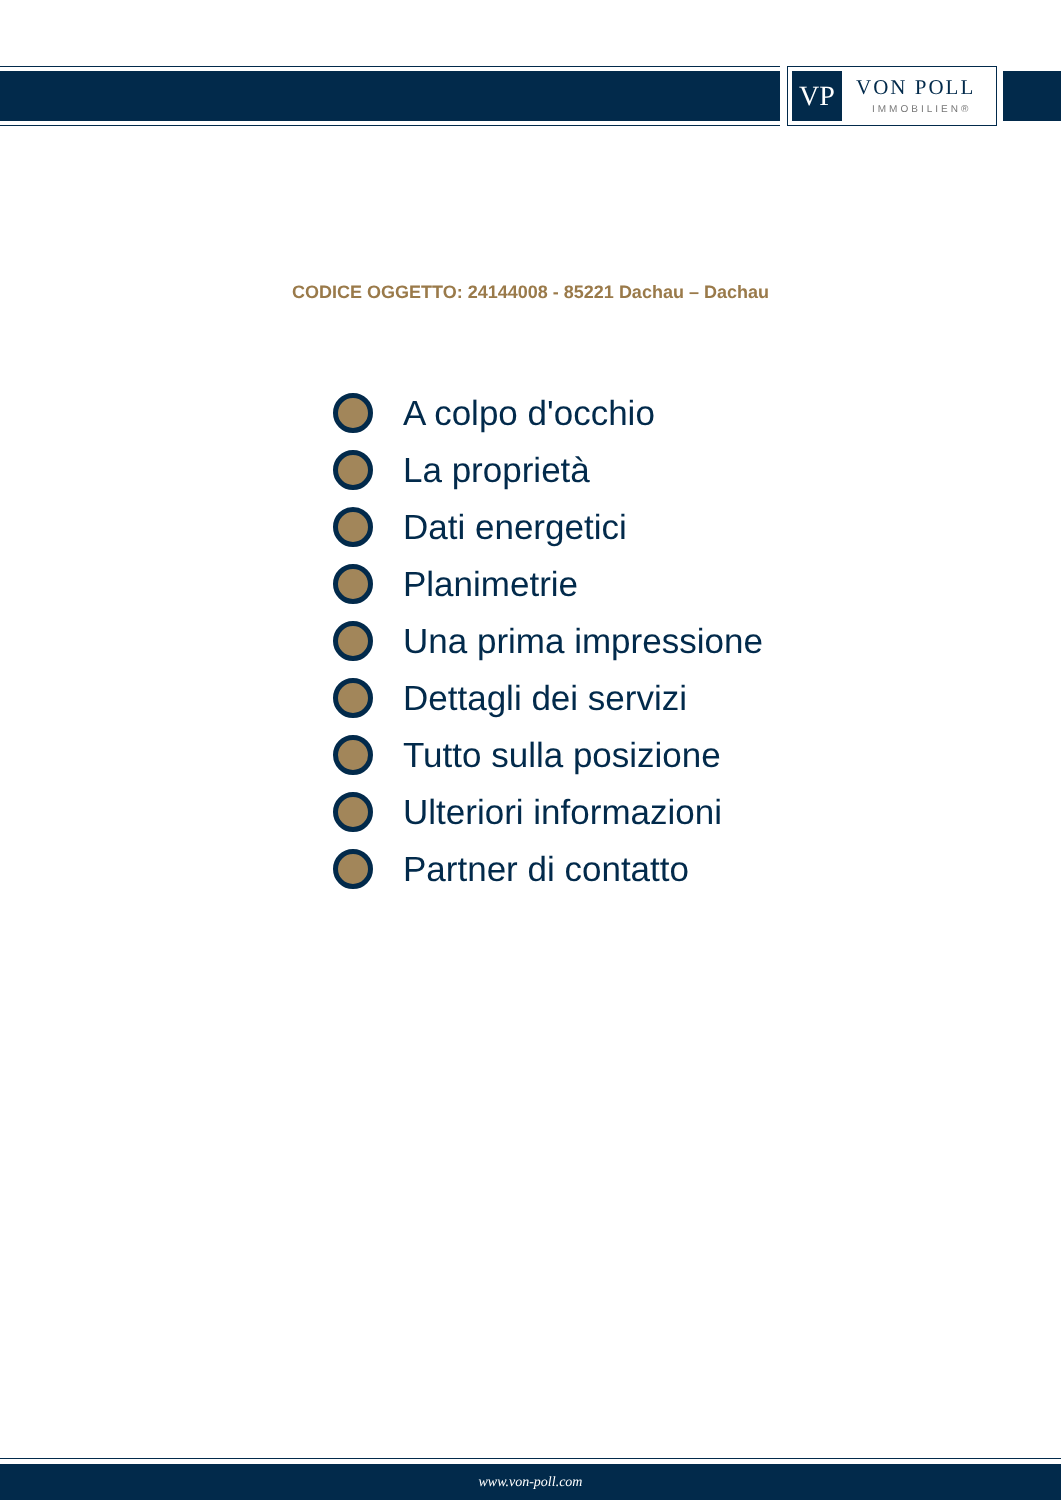VP VON POLL
IMMOBILIEN®
CODICE OGGETTO: 24144008 - 85221 Dachau – Dachau
A colpo d'occhio
La proprietà
Dati energetici
Planimetrie
Una prima impressione
Dettagli dei servizi
Tutto sulla posizione
Ulteriori informazioni
Partner di contatto
www.von-poll.com